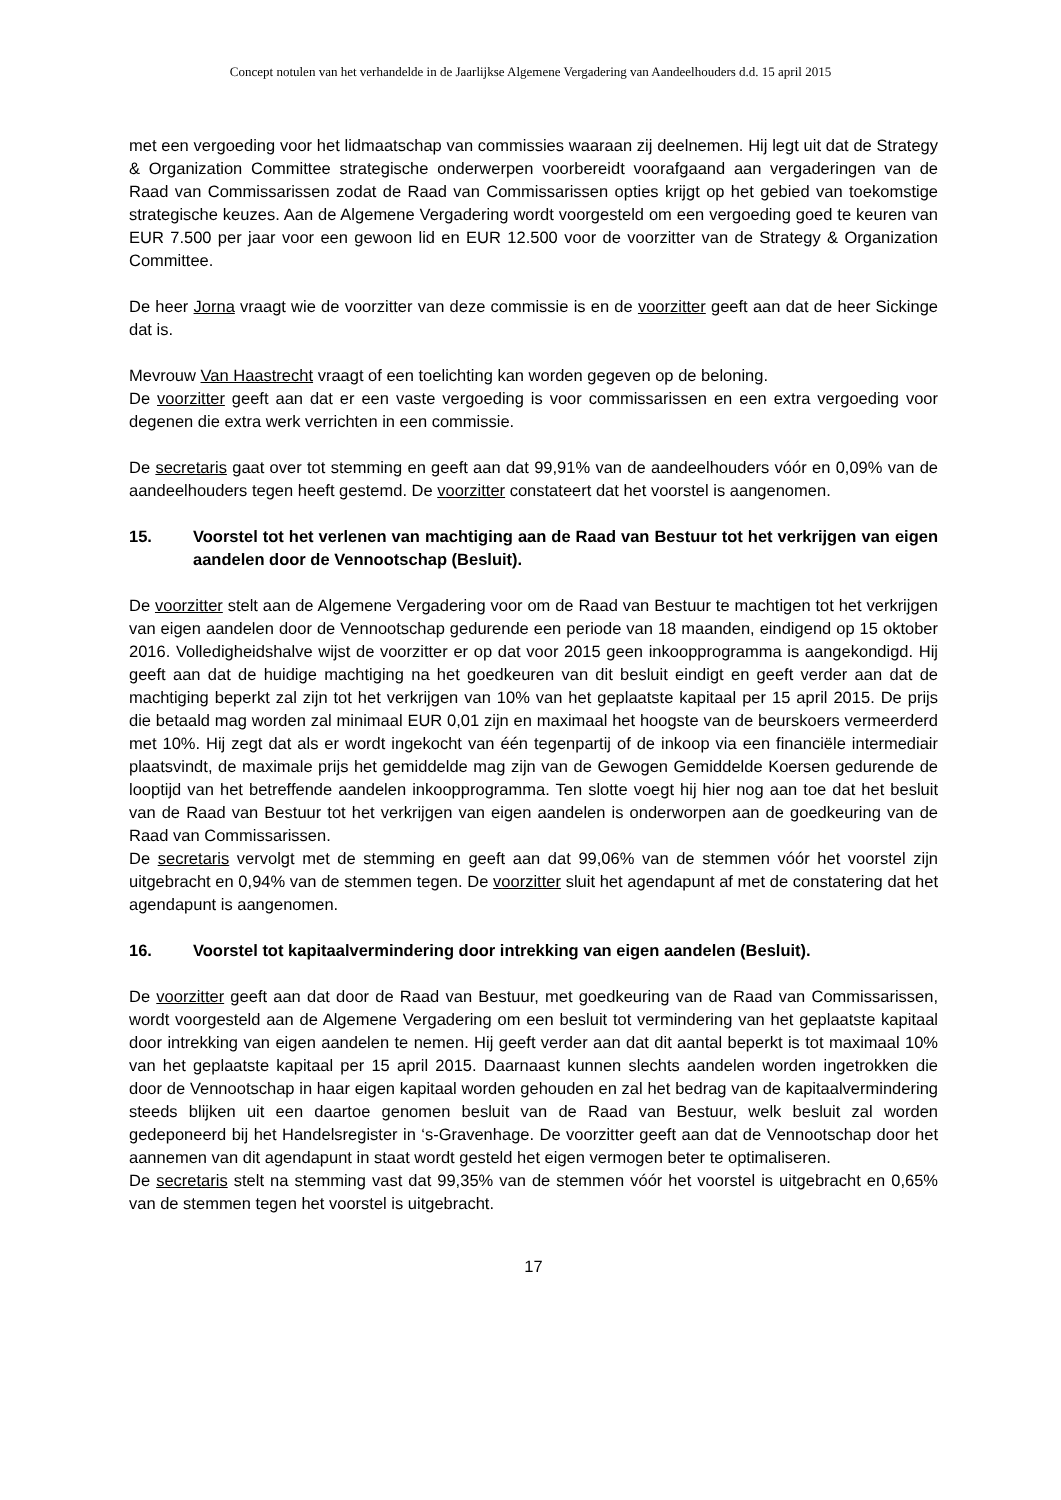Concept notulen van het verhandelde in de Jaarlijkse Algemene Vergadering van Aandeelhouders d.d. 15 april 2015
met een vergoeding voor het lidmaatschap van commissies waaraan zij deelnemen. Hij legt uit dat de Strategy & Organization Committee strategische onderwerpen voorbereidt voorafgaand aan vergaderingen van de Raad van Commissarissen zodat de Raad van Commissarissen opties krijgt op het gebied van toekomstige strategische keuzes. Aan de Algemene Vergadering wordt voorgesteld om een vergoeding goed te keuren van EUR 7.500 per jaar voor een gewoon lid en EUR 12.500 voor de voorzitter van de Strategy & Organization Committee.
De heer Jorna vraagt wie de voorzitter van deze commissie is en de voorzitter geeft aan dat de heer Sickinge dat is.
Mevrouw Van Haastrecht vraagt of een toelichting kan worden gegeven op de beloning.
De voorzitter geeft aan dat er een vaste vergoeding is voor commissarissen en een extra vergoeding voor degenen die extra werk verrichten in een commissie.
De secretaris gaat over tot stemming en geeft aan dat 99,91% van de aandeelhouders vóór en 0,09% van de aandeelhouders tegen heeft gestemd. De voorzitter constateert dat het voorstel is aangenomen.
15. Voorstel tot het verlenen van machtiging aan de Raad van Bestuur tot het verkrijgen van eigen aandelen door de Vennootschap (Besluit).
De voorzitter stelt aan de Algemene Vergadering voor om de Raad van Bestuur te machtigen tot het verkrijgen van eigen aandelen door de Vennootschap gedurende een periode van 18 maanden, eindigend op 15 oktober 2016. Volledigheidshalve wijst de voorzitter er op dat voor 2015 geen inkoopprogramma is aangekondigd. Hij geeft aan dat de huidige machtiging na het goedkeuren van dit besluit eindigt en geeft verder aan dat de machtiging beperkt zal zijn tot het verkrijgen van 10% van het geplaatste kapitaal per 15 april 2015. De prijs die betaald mag worden zal minimaal EUR 0,01 zijn en maximaal het hoogste van de beurskoers vermeerderd met 10%. Hij zegt dat als er wordt ingekocht van één tegenpartij of de inkoop via een financiële intermediair plaatsvindt, de maximale prijs het gemiddelde mag zijn van de Gewogen Gemiddelde Koersen gedurende de looptijd van het betreffende aandelen inkoopprogramma. Ten slotte voegt hij hier nog aan toe dat het besluit van de Raad van Bestuur tot het verkrijgen van eigen aandelen is onderworpen aan de goedkeuring van de Raad van Commissarissen.
De secretaris vervolgt met de stemming en geeft aan dat 99,06% van de stemmen vóór het voorstel zijn uitgebracht en 0,94% van de stemmen tegen. De voorzitter sluit het agendapunt af met de constatering dat het agendapunt is aangenomen.
16. Voorstel tot kapitaalvermindering door intrekking van eigen aandelen (Besluit).
De voorzitter geeft aan dat door de Raad van Bestuur, met goedkeuring van de Raad van Commissarissen, wordt voorgesteld aan de Algemene Vergadering om een besluit tot vermindering van het geplaatste kapitaal door intrekking van eigen aandelen te nemen. Hij geeft verder aan dat dit aantal beperkt is tot maximaal 10% van het geplaatste kapitaal per 15 april 2015. Daarnaast kunnen slechts aandelen worden ingetrokken die door de Vennootschap in haar eigen kapitaal worden gehouden en zal het bedrag van de kapitaalvermindering steeds blijken uit een daartoe genomen besluit van de Raad van Bestuur, welk besluit zal worden gedeponeerd bij het Handelsregister in ‘s-Gravenhage. De voorzitter geeft aan dat de Vennootschap door het aannemen van dit agendapunt in staat wordt gesteld het eigen vermogen beter te optimaliseren.
De secretaris stelt na stemming vast dat 99,35% van de stemmen vóór het voorstel is uitgebracht en 0,65% van de stemmen tegen het voorstel is uitgebracht.
17